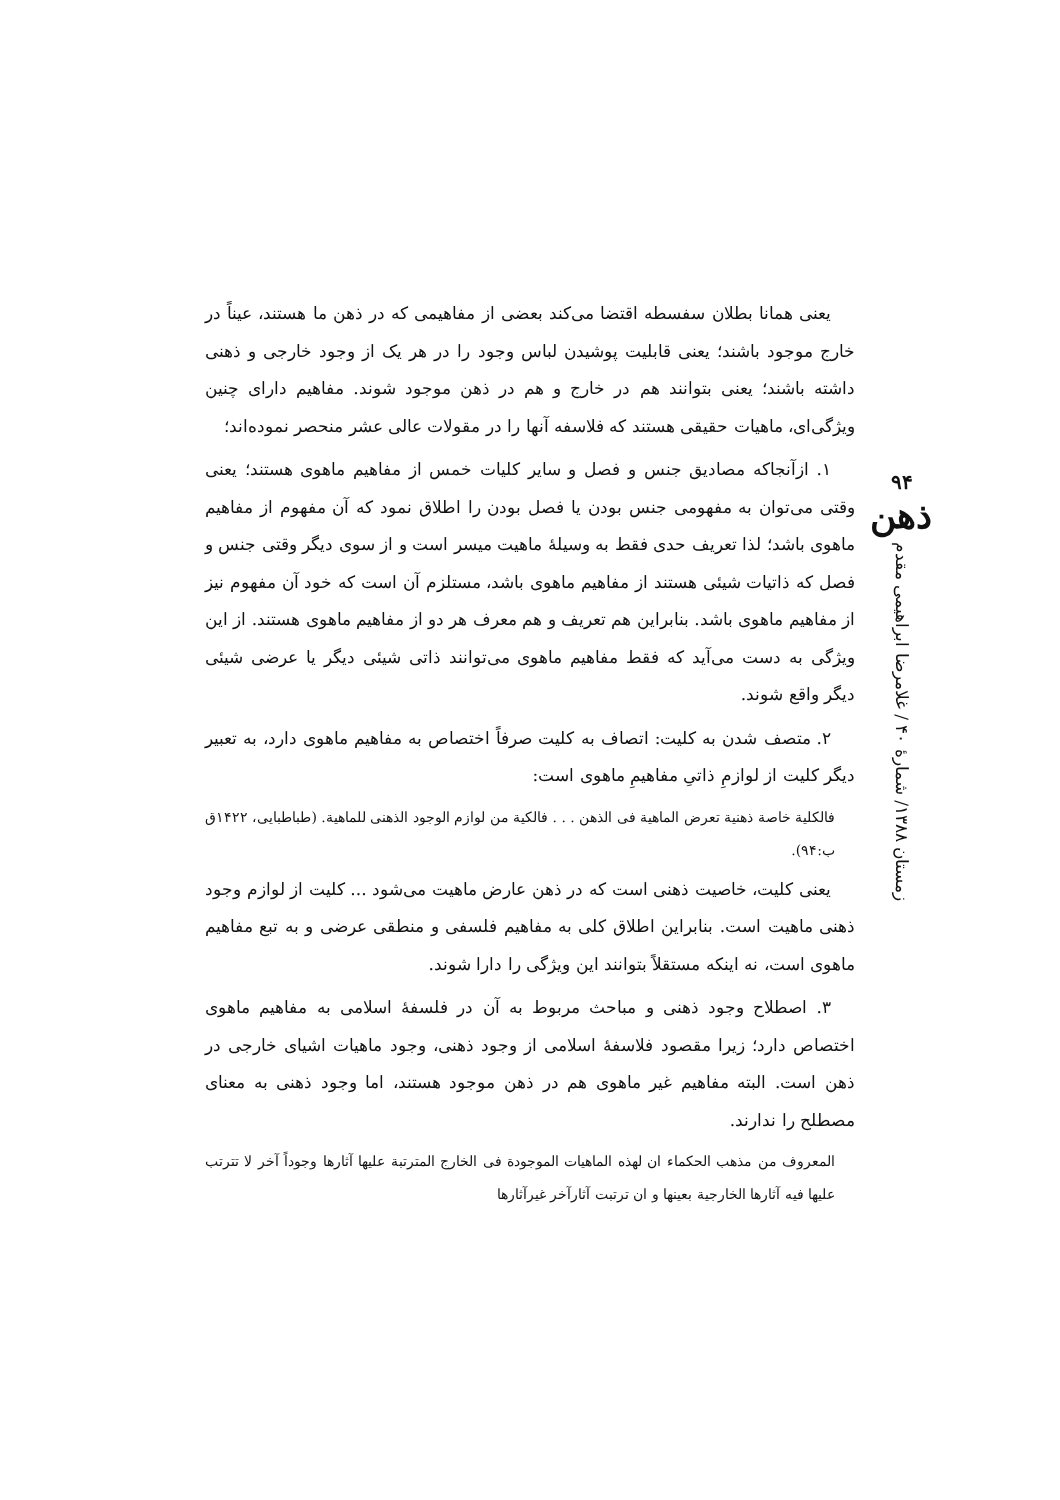یعنی همانا بطلان سفسطه اقتضا می‌کند بعضی از مفاهیمی که در ذهن ما هستند، عیناً در خارج موجود باشند؛ یعنی قابلیت پوشیدن لباس وجود را در هر یک از وجود خارجی و ذهنی داشته باشند؛ یعنی بتوانند هم در خارج و هم در ذهن موجود شوند. مفاهیم دارای چنین ویژگی‌ای، ماهیات حقیقی هستند که فلاسفه آنها را در مقولات عالی عشر منحصر نموده‌اند؛
۱. ازآنجاکه مصادیق جنس و فصل و سایر کلیات خمس از مفاهیم ماهوی هستند؛ یعنی وقتی می‌توان به مفهومی جنس بودن یا فصل بودن را اطلاق نمود که آن مفهوم از مفاهیم ماهوی باشد؛ لذا تعریف حدی فقط به وسیلهٔ ماهیت میسر است و از سوی دیگر وقتی جنس و فصل که ذاتیات شیئی هستند از مفاهیم ماهوی باشد، مستلزم آن است که خود آن مفهوم نیز از مفاهیم ماهوی باشد. بنابراین هم تعریف و هم معرف هر دو از مفاهیم ماهوی هستند. از این ویژگی به دست می‌آید که فقط مفاهیم ماهوی می‌توانند ذاتی شیئی دیگر یا عرضی شیئی دیگر واقع شوند.
۲. متصف شدن به کلیت: اتصاف به کلیت صرفاً اختصاص به مفاهیم ماهوی دارد، به تعبیر دیگر کلیت از لوازمِ ذاتیِ مفاهیمِ ماهوی است:
فالکلیة خاصة ذهنیة تعرض الماهیة فی الذهن . . . فالکیة من لوازم الوجود الذهنی للماهیة. (طباطبایی، ۱۴۲۲ق ب:۹۴).
یعنی کلیت، خاصیت ذهنی است که در ذهن عارض ماهیت می‌شود ... کلیت از لوازم وجود ذهنی ماهیت است. بنابراین اطلاق کلی به مفاهیم فلسفی و منطقی عرضی و به تبع مفاهیم ماهوی است، نه اینکه مستقلاً بتوانند این ویژگی را دارا شوند.
۳. اصطلاح وجود ذهنی و مباحث مربوط به آن در فلسفهٔ اسلامی به مفاهیم ماهوی اختصاص دارد؛ زیرا مقصود فلاسفهٔ اسلامی از وجود ذهنی، وجود ماهیات اشیای خارجی در ذهن است. البته مفاهیم غیر ماهوی هم در ذهن موجود هستند، اما وجود ذهنی به معنای مصطلح را ندارند.
المعروف من مذهب الحکماء ان لهذه الماهیات الموجودة فی الخارج المترتبة علیها آثارها وجوداً آخر لا تترتب علیها فیه آثارها الخارجیة بعینها و ان ترتبت آثارآخر غیرآثارها
۹۴
ذهن
زمستان ۱۳۸۸/ شمارهٔ ۴۰ / غلامرضا ابراهیمی مقدم